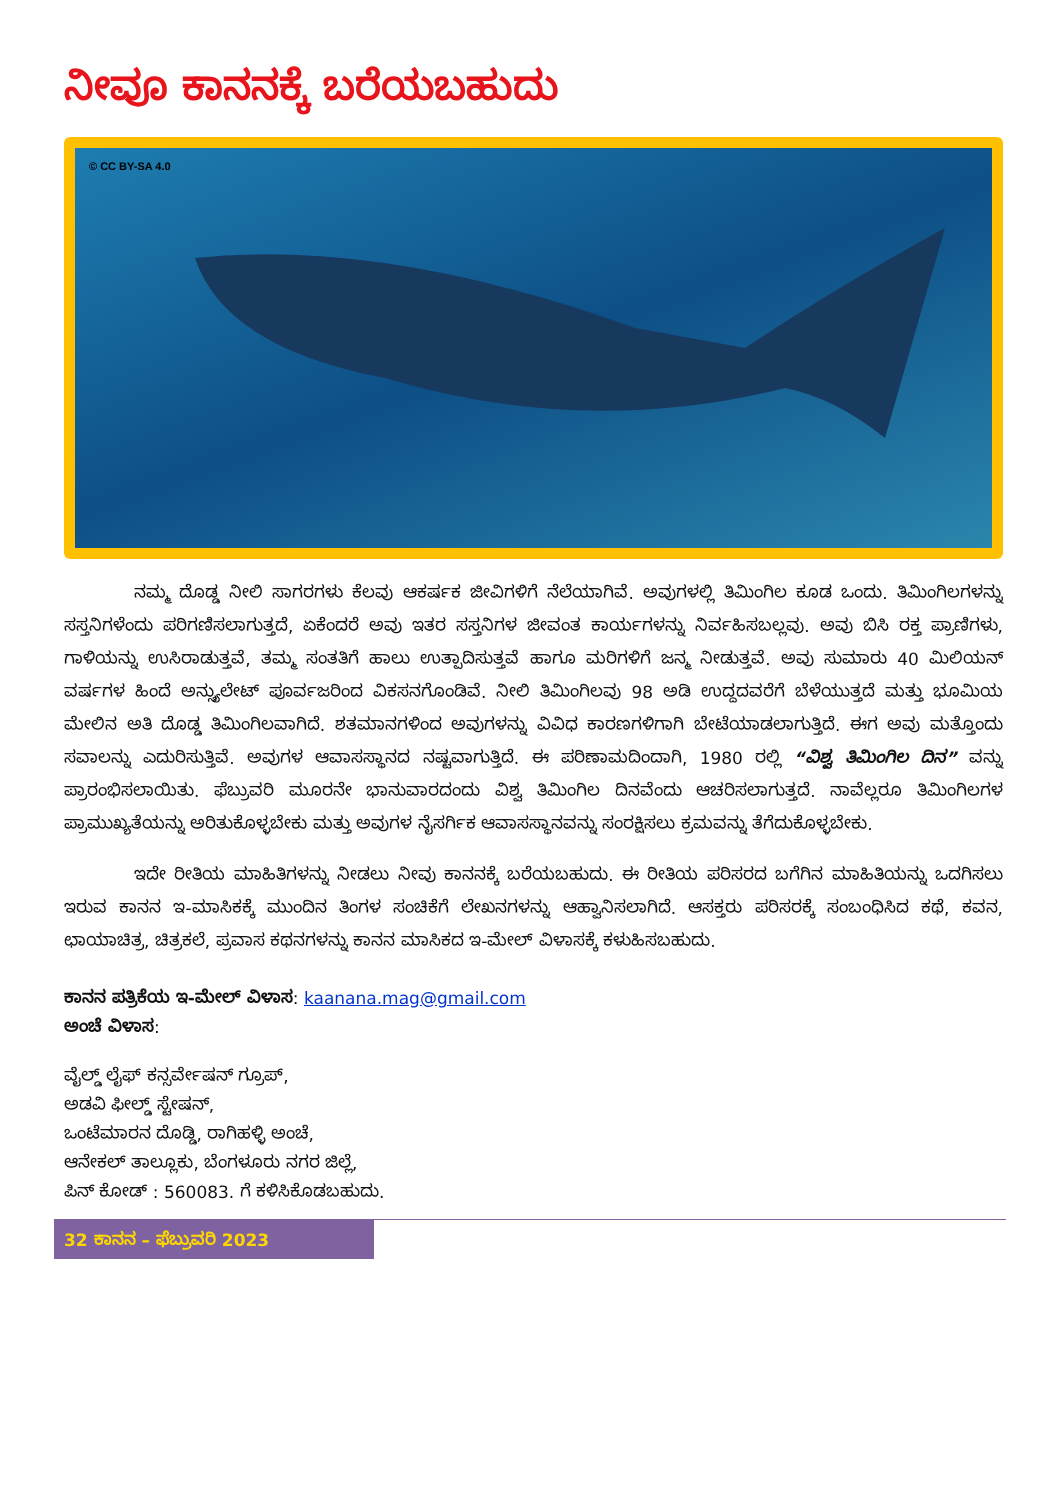ನೀವೂ ಕಾನನಕ್ಕೆ ಬರೆಯಬಹುದು
© CC BY-SA 4.0
ನಮ್ಮ ದೊಡ್ಡ ನೀಲಿ ಸಾಗರಗಳು ಕೆಲವು ಆಕರ್ಷಕ ಜೀವಿಗಳಿಗೆ ನೆಲೆಯಾಗಿವೆ. ಅವುಗಳಲ್ಲಿ ತಿಮಿಂಗಿಲ ಕೂಡ ಒಂದು. ತಿಮಿಂಗಿಲಗಳನ್ನು ಸಸ್ತನಿಗಳೆಂದು ಪರಿಗಣಿಸಲಾಗುತ್ತದೆ, ಏಕೆಂದರೆ ಅವು ಇತರ ಸಸ್ತನಿಗಳ ಜೀವಂತ ಕಾರ್ಯಗಳನ್ನು ನಿರ್ವಹಿಸಬಲ್ಲವು. ಅವು ಬಿಸಿ ರಕ್ತ ಪ್ರಾಣಿಗಳು, ಗಾಳಿಯನ್ನು ಉಸಿರಾಡುತ್ತವೆ, ತಮ್ಮ ಸಂತತಿಗೆ ಹಾಲು ಉತ್ಪಾದಿಸುತ್ತವೆ ಹಾಗೂ ಮರಿಗಳಿಗೆ ಜನ್ಮ ನೀಡುತ್ತವೆ. ಅವು ಸುಮಾರು 40 ಮಿಲಿಯನ್ ವರ್ಷಗಳ ಹಿಂದೆ ಅನ್ಸ್ಯುಲೇಟ್ ಪೂರ್ವಜರಿಂದ ವಿಕಸನಗೊಂಡಿವೆ. ನೀಲಿ ತಿಮಿಂಗಿಲವು 98 ಅಡಿ ಉದ್ದದವರೆಗೆ ಬೆಳೆಯುತ್ತದೆ ಮತ್ತು ಭೂಮಿಯ ಮೇಲಿನ ಅತಿ ದೊಡ್ಡ ತಿಮಿಂಗಿಲವಾಗಿದೆ. ಶತಮಾನಗಳಿಂದ ಅವುಗಳನ್ನು ವಿವಿಧ ಕಾರಣಗಳಿಗಾಗಿ ಬೇಟೆಯಾಡಲಾಗುತ್ತಿದೆ. ಈಗ ಅವು ಮತ್ತೊಂದು ಸವಾಲನ್ನು ಎದುರಿಸುತ್ತಿವೆ. ಅವುಗಳ ಆವಾಸಸ್ಥಾನದ ನಷ್ಟವಾಗುತ್ತಿದೆ. ಈ ಪರಿಣಾಮದಿಂದಾಗಿ, 1980 ರಲ್ಲಿ “ವಿಶ್ವ ತಿಮಿಂಗಿಲ ದಿನ” ವನ್ನು ಪ್ರಾರಂಭಿಸಲಾಯಿತು. ಫೆಬ್ರುವರಿ ಮೂರನೇ ಭಾನುವಾರದಂದು ವಿಶ್ವ ತಿಮಿಂಗಿಲ ದಿನವೆಂದು ಆಚರಿಸಲಾಗುತ್ತದೆ. ನಾವೆಲ್ಲರೂ ತಿಮಿಂಗಿಲಗಳ ಪ್ರಾಮುಖ್ಯತೆಯನ್ನು ಅರಿತುಕೊಳ್ಳಬೇಕು ಮತ್ತು ಅವುಗಳ ನೈಸರ್ಗಿಕ ಆವಾಸಸ್ಥಾನವನ್ನು ಸಂರಕ್ಷಿಸಲು ಕ್ರಮವನ್ನು ತೆಗೆದುಕೊಳ್ಳಬೇಕು.
ಇದೇ ರೀತಿಯ ಮಾಹಿತಿಗಳನ್ನು ನೀಡಲು ನೀವು ಕಾನನಕ್ಕೆ ಬರೆಯಬಹುದು. ಈ ರೀತಿಯ ಪರಿಸರದ ಬಗೆಗಿನ ಮಾಹಿತಿಯನ್ನು ಒದಗಿಸಲು ಇರುವ ಕಾನನ ಇ-ಮಾಸಿಕಕ್ಕೆ ಮುಂದಿನ ತಿಂಗಳ ಸಂಚಿಕೆಗೆ ಲೇಖನಗಳನ್ನು ಆಹ್ವಾನಿಸಲಾಗಿದೆ. ಆಸಕ್ತರು ಪರಿಸರಕ್ಕೆ ಸಂಬಂಧಿಸಿದ ಕಥೆ, ಕವನ, ಛಾಯಾಚಿತ್ರ, ಚಿತ್ರಕಲೆ, ಪ್ರವಾಸ ಕಥನಗಳನ್ನು ಕಾನನ ಮಾಸಿಕದ ಇ-ಮೇಲ್ ವಿಳಾಸಕ್ಕೆ ಕಳುಹಿಸಬಹುದು.
ಕಾನನ ಪತ್ರಿಕೆಯ ಇ-ಮೇಲ್ ವಿಳಾಸ: kaanana.mag@gmail.com
ಅಂಚೆ ವಿಳಾಸ:
ವೈಲ್ಡ್ ಲೈಫ್ ಕನ್ಸರ್ವೇಷನ್ ಗ್ರೂಪ್,
ಅಡವಿ ಫೀಲ್ಡ್ ಸ್ಟೇಷನ್,
ಒಂಟೆಮಾರನ ದೊಡ್ಡಿ, ರಾಗಿಹಳ್ಳಿ ಅಂಚೆ,
ಆನೇಕಲ್ ತಾಲ್ಲೂಕು, ಬೆಂಗಳೂರು ನಗರ ಜಿಲ್ಲೆ,
ಪಿನ್ ಕೋಡ್ : 560083. ಗೆ ಕಳಿಸಿಕೊಡಬಹುದು.
32 ಕಾನನ – ಫೆಬ್ರುವರಿ 2023